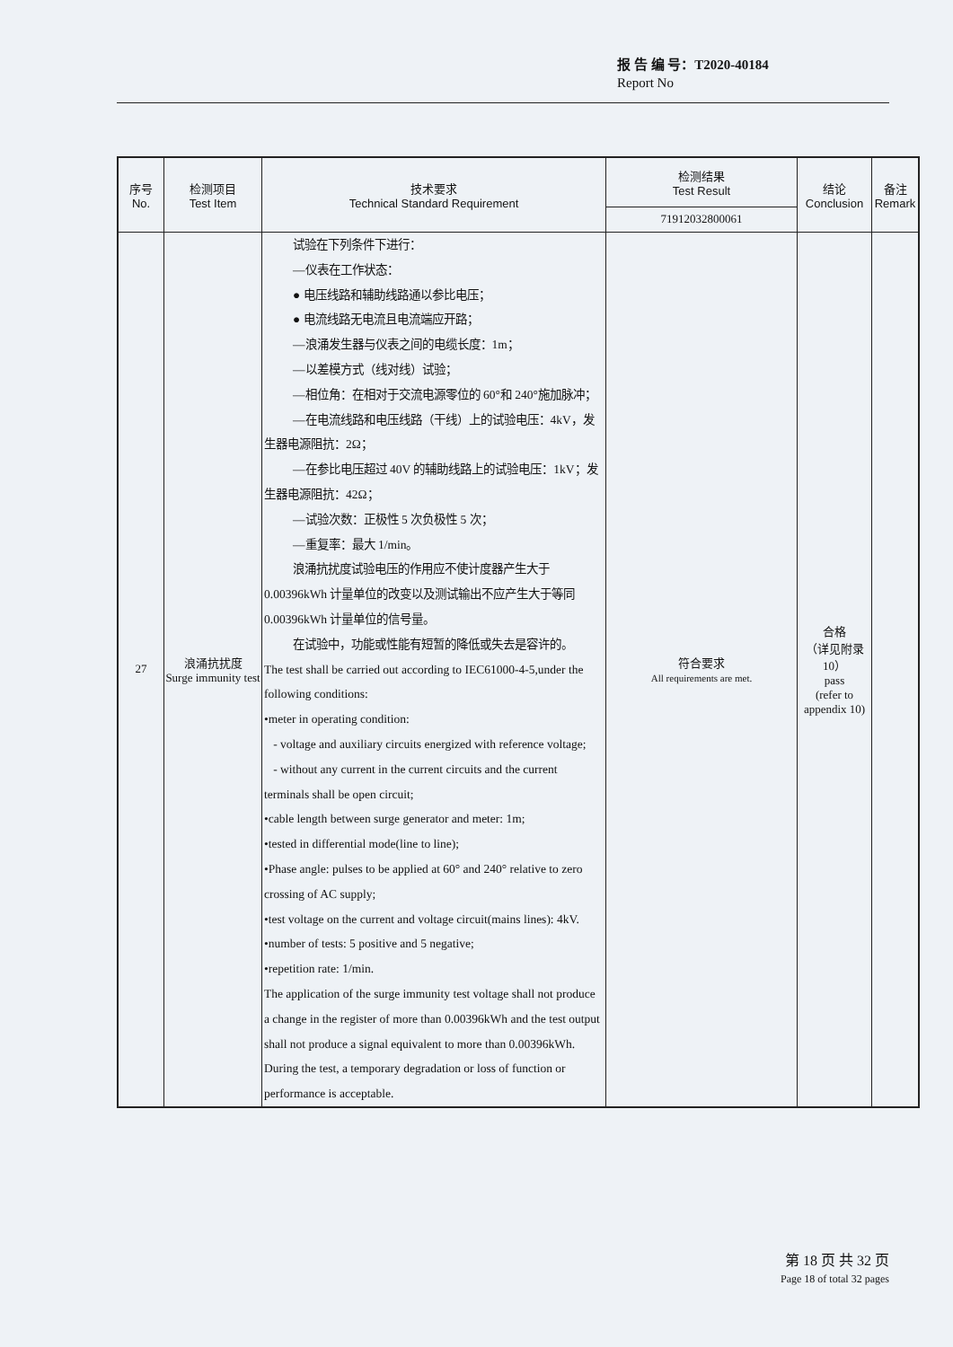报 告 编 号：T2020-40184
Report No
| 序号 No. | 检测项目 Test Item | 技术要求 Technical Standard Requirement | 检测结果 Test Result | 结论 Conclusion | 备注 Remark |
| --- | --- | --- | --- | --- | --- |
| | | | 71912032800061 | | |
| 27 | 浪涌抗扰度 Surge immunity test | 试验在下列条件下进行： —仪表在工作状态： ● 电压线路和辅助线路通以参比电压； ● 电流线路无电流且电流端应开路； —浪涌发生器与仪表之间的电缆长度：1m； —以差模方式（线对线）试验； —相位角：在相对于交流电源零位的 60°和 240°施加脉冲； —在电流线路和电压线路（干线）上的试验电压：4kV，发生器电源阻抗：2Ω； —在参比电压超过 40V 的辅助线路上的试验电压：1kV；发生器电源阻抗：42Ω； —试验次数：正极性 5 次负极性 5 次； —重复率：最大 1/min。 浪涌抗扰度试验电压的作用应不使计度器产生大于 0.00396kWh 计量单位的改变以及测试输出不应产生大于等同 0.00396kWh 计量单位的信号量。 在试验中，功能或性能有短暂的降低或失去是容许的。 The test shall be carried out according to IEC61000-4-5,under the following conditions: •meter in operating condition: - voltage and auxiliary circuits energized with reference voltage; - without any current in the current circuits and the current terminals shall be open circuit; •cable length between surge generator and meter: 1m; •tested in differential mode(line to line); •Phase angle: pulses to be applied at 60° and 240° relative to zero crossing of AC supply; •test voltage on the current and voltage circuit(mains lines): 4kV. •number of tests: 5 positive and 5 negative; •repetition rate: 1/min. The application of the surge immunity test voltage shall not produce a change in the register of more than 0.00396kWh and the test output shall not produce a signal equivalent to more than 0.00396kWh. During the test, a temporary degradation or loss of function or performance is acceptable. | 符合要求 All requirements are met. | 合格 （详见附录10） pass (refer to appendix 10) | |
第 18 页 共 32 页
Page 18 of total 32 pages